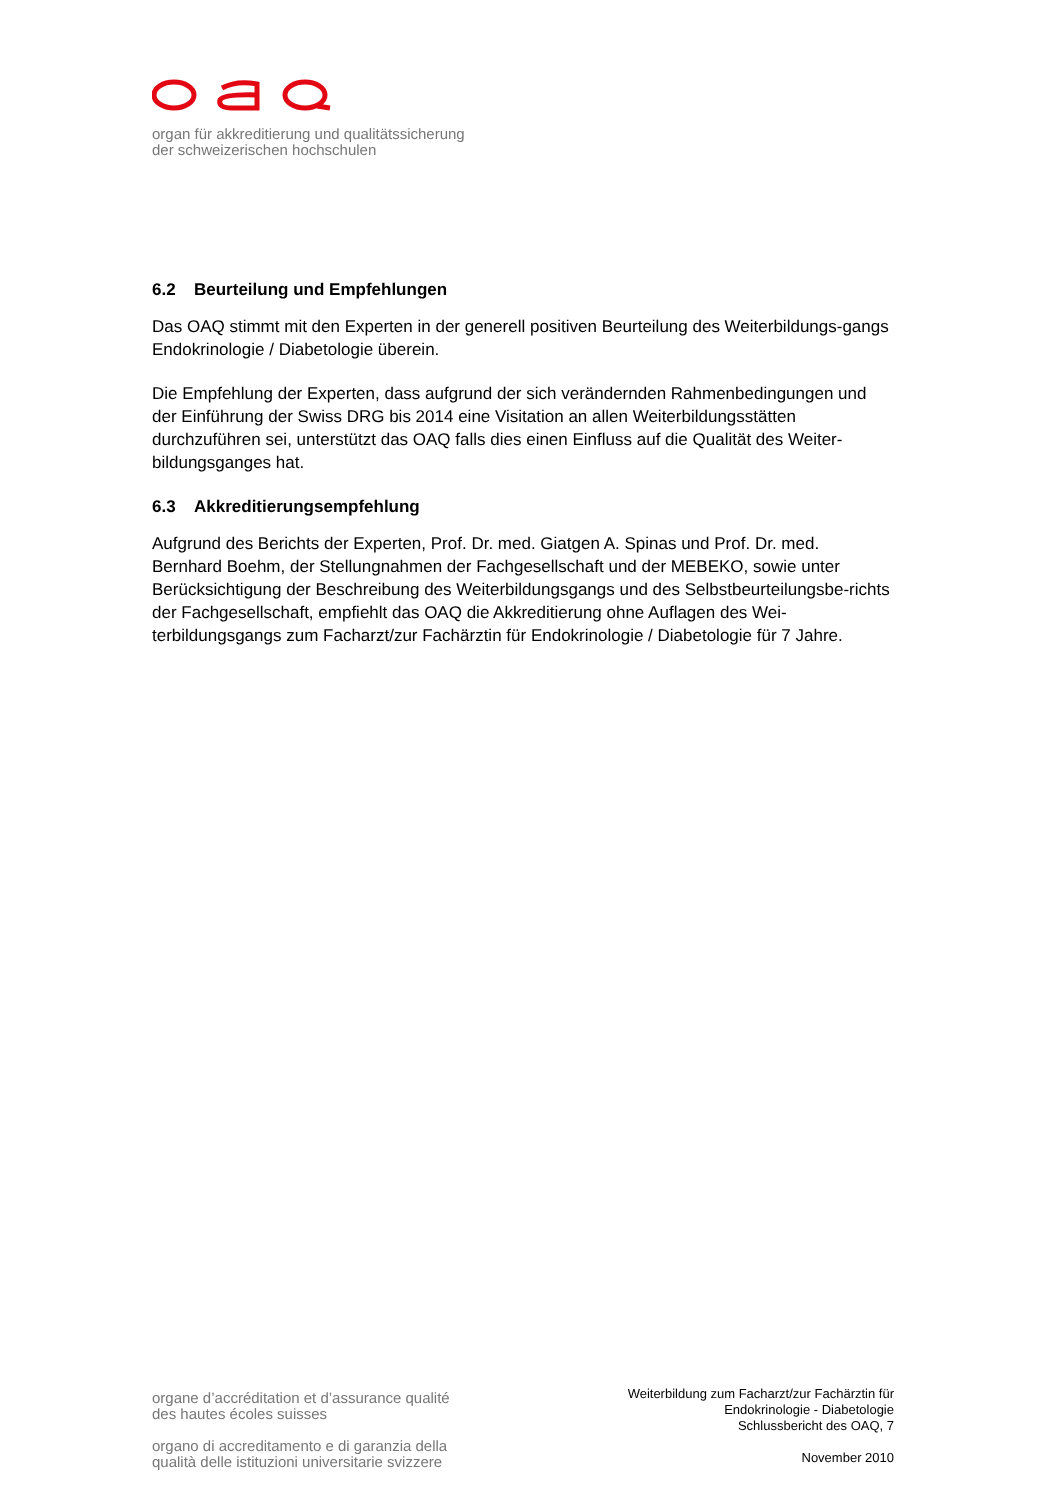organ für akkreditierung und qualitätssicherung
der schweizerischen hochschulen
6.2 Beurteilung und Empfehlungen
Das OAQ stimmt mit den Experten in der generell positiven Beurteilung des Weiterbildungs-gangs Endokrinologie / Diabetologie überein.
Die Empfehlung der Experten, dass aufgrund der sich verändernden Rahmenbedingungen und der Einführung der Swiss DRG bis 2014 eine Visitation an allen Weiterbildungsstätten durchzuführen sei, unterstützt das OAQ falls dies einen Einfluss auf die Qualität des Weiter-bildungsganges hat.
6.3 Akkreditierungsempfehlung
Aufgrund des Berichts der Experten, Prof. Dr. med. Giatgen A. Spinas und Prof. Dr. med. Bernhard Boehm, der Stellungnahmen der Fachgesellschaft und der MEBEKO, sowie unter Berücksichtigung der Beschreibung des Weiterbildungsgangs und des Selbstbeurteilungsbe-richts der Fachgesellschaft, empfiehlt das OAQ die Akkreditierung ohne Auflagen des Wei-terbildungsgangs zum Facharzt/zur Fachärztin für Endokrinologie / Diabetologie für 7 Jahre.
organe d’accréditation et d’assurance qualité
des hautes écoles suisses
organo di accreditamento e di garanzia della
qualità delle istituzioni universitarie svizzere
Weiterbildung zum Facharzt/zur Fachärztin für
Endokrinologie - Diabetologie
Schlussbericht des OAQ, 7
November 2010